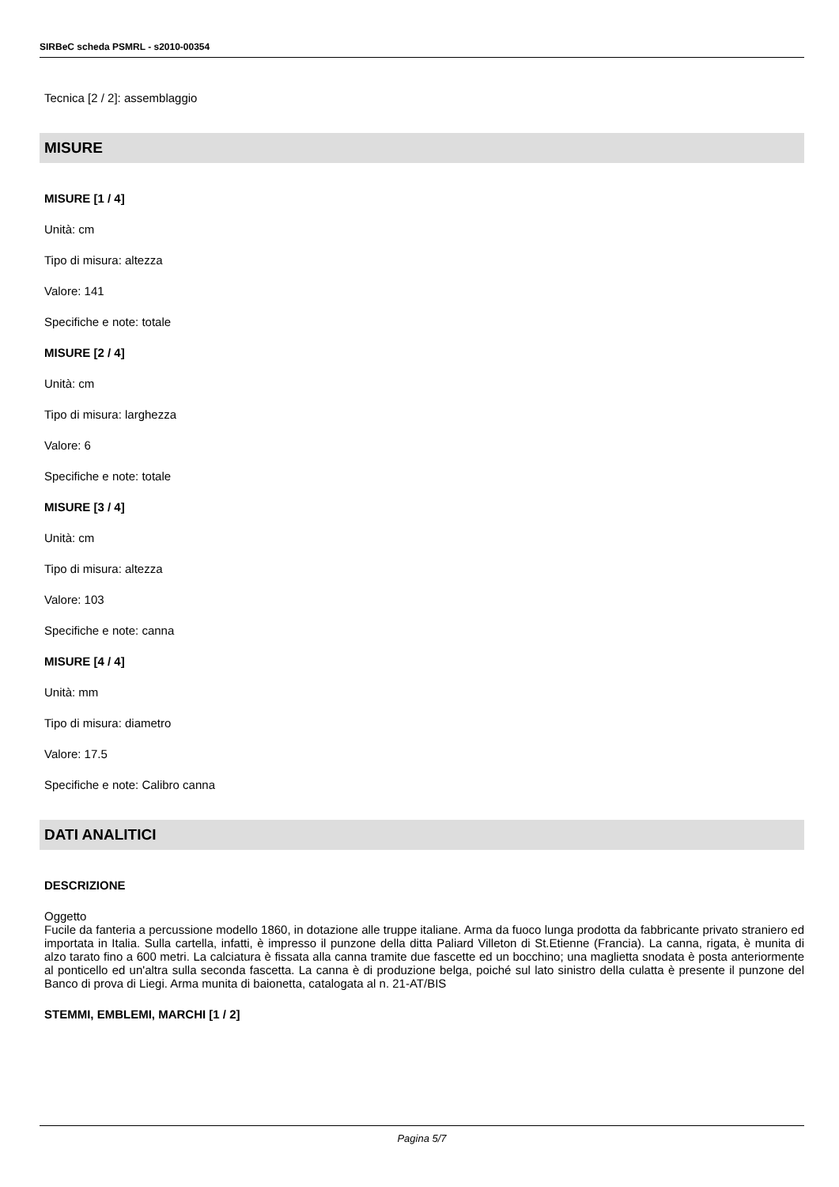SIRBeC scheda PSMRL - s2010-00354
Tecnica [2 / 2]: assemblaggio
MISURE
MISURE [1 / 4]
Unità: cm
Tipo di misura: altezza
Valore: 141
Specifiche e note: totale
MISURE [2 / 4]
Unità: cm
Tipo di misura: larghezza
Valore: 6
Specifiche e note: totale
MISURE [3 / 4]
Unità: cm
Tipo di misura: altezza
Valore: 103
Specifiche e note: canna
MISURE [4 / 4]
Unità: mm
Tipo di misura: diametro
Valore: 17.5
Specifiche e note: Calibro canna
DATI ANALITICI
DESCRIZIONE
Oggetto
Fucile da fanteria a percussione modello 1860, in dotazione alle truppe italiane. Arma da fuoco lunga prodotta da fabbricante privato straniero ed importata in Italia. Sulla cartella, infatti, è impresso il punzone della ditta Paliard Villeton di St.Etienne (Francia). La canna, rigata, è munita di alzo tarato fino a 600 metri. La calciatura è fissata alla canna tramite due fascette ed un bocchino; una maglietta snodata è posta anteriormente al ponticello ed un'altra sulla seconda fascetta. La canna è di produzione belga, poiché sul lato sinistro della culatta è presente il punzone del Banco di prova di Liegi. Arma munita di baionetta, catalogata al n. 21-AT/BIS
STEMMI, EMBLEMI, MARCHI [1 / 2]
Pagina 5/7